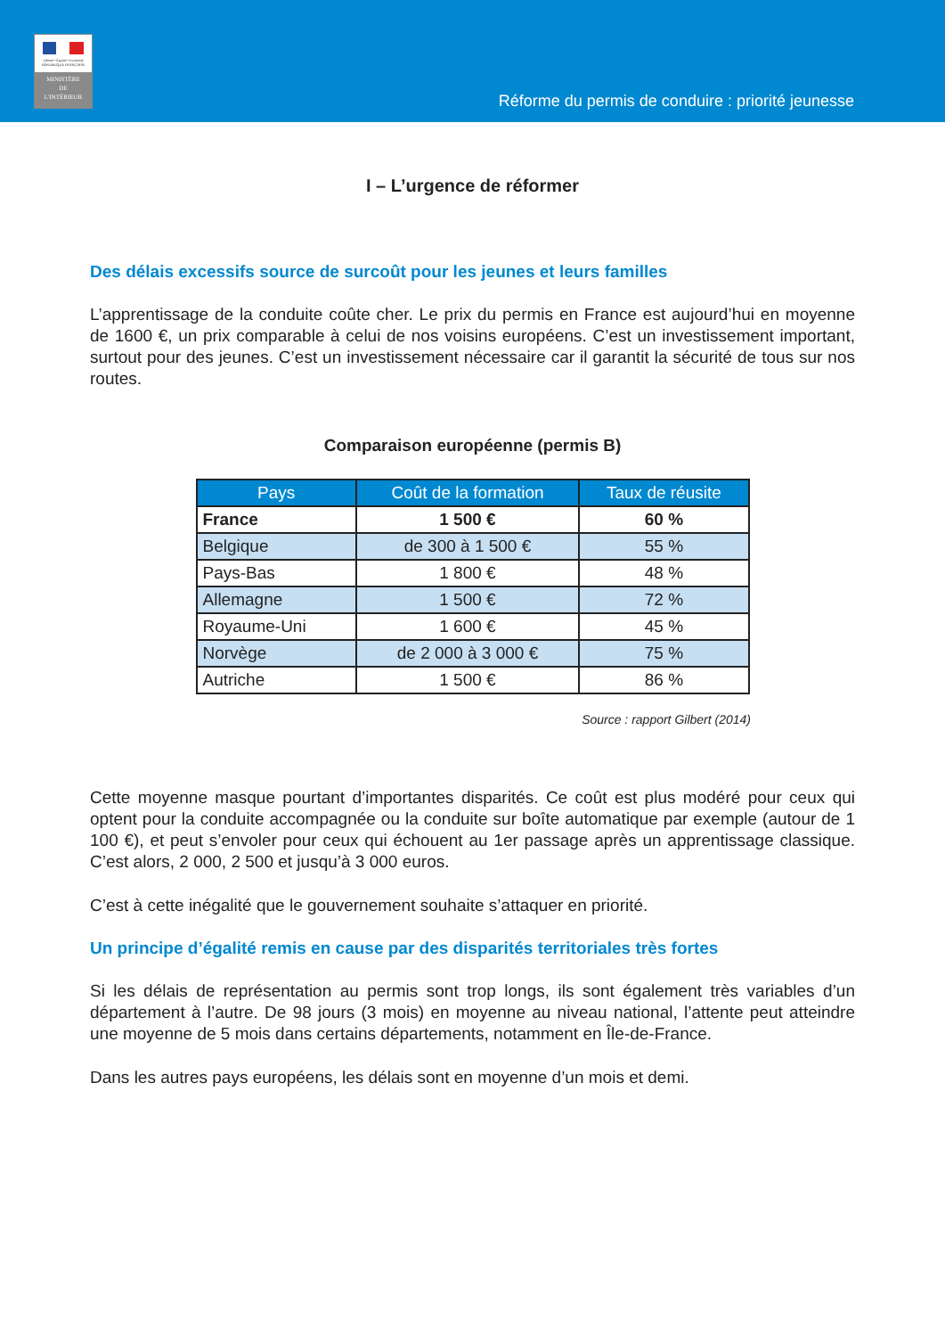Liberté • Égalité • Fraternité
RÉPUBLIQUE FRANÇAISE
MINISTÈRE
DE
L'INTÉRIEUR
Réforme du permis de conduire : priorité jeunesse
I – L’urgence de réformer
Des délais excessifs source de surcoût pour les jeunes et leurs familles
L’apprentissage de la conduite coûte cher. Le prix du permis en France est aujourd’hui en moyenne de 1600 €, un prix comparable à celui de nos voisins européens. C’est un investissement important, surtout pour des jeunes. C’est un investissement nécessaire car il garantit la sécurité de tous sur nos routes.
Comparaison européenne (permis B)
| Pays | Coût de la formation | Taux de réusite |
| --- | --- | --- |
| France | 1 500 € | 60 % |
| Belgique | de 300 à 1 500 € | 55 % |
| Pays-Bas | 1 800 € | 48 % |
| Allemagne | 1 500 € | 72 % |
| Royaume-Uni | 1 600 € | 45 % |
| Norvège | de 2 000 à 3 000 € | 75 % |
| Autriche | 1 500 € | 86 % |
Source : rapport Gilbert (2014)
Cette moyenne masque pourtant d’importantes disparités. Ce coût est plus modéré pour ceux qui optent pour la conduite accompagnée ou la conduite sur boîte automatique par exemple (autour de 1 100 €), et peut s’envoler pour ceux qui échouent au 1er passage après un apprentissage classique. C’est alors, 2 000, 2 500 et jusqu’à 3 000 euros.
C’est à cette inégalité que le gouvernement souhaite s’attaquer en priorité.
Un principe d’égalité remis en cause par des disparités territoriales très fortes
Si les délais de représentation au permis sont trop longs, ils sont également très variables d’un département à l’autre. De 98 jours (3 mois) en moyenne au niveau national, l’attente peut atteindre une moyenne de 5 mois dans certains départements, notamment en Île-de-France.
Dans les autres pays européens, les délais sont en moyenne d’un mois et demi.